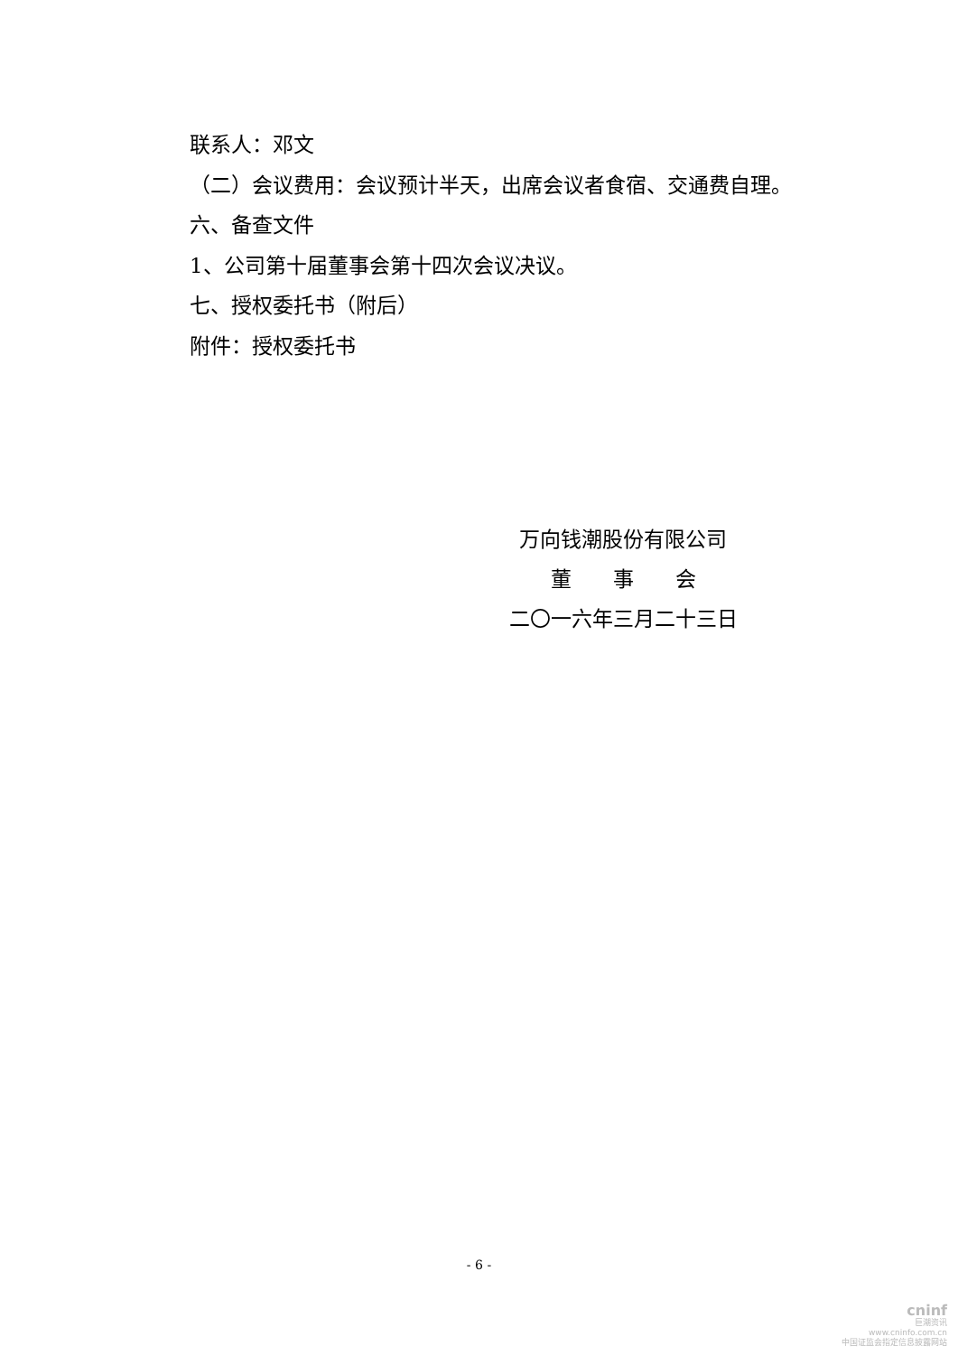联系人：邓文
（二）会议费用：会议预计半天，出席会议者食宿、交通费自理。
六、备查文件
1、公司第十届董事会第十四次会议决议。
七、授权委托书（附后）
附件：授权委托书
万向钱潮股份有限公司
董　　事　　会
二〇一六年三月二十三日
- 6 -
cninf
巨潮资讯
www.cninfo.com.cn
中国证监会指定信息披露网站